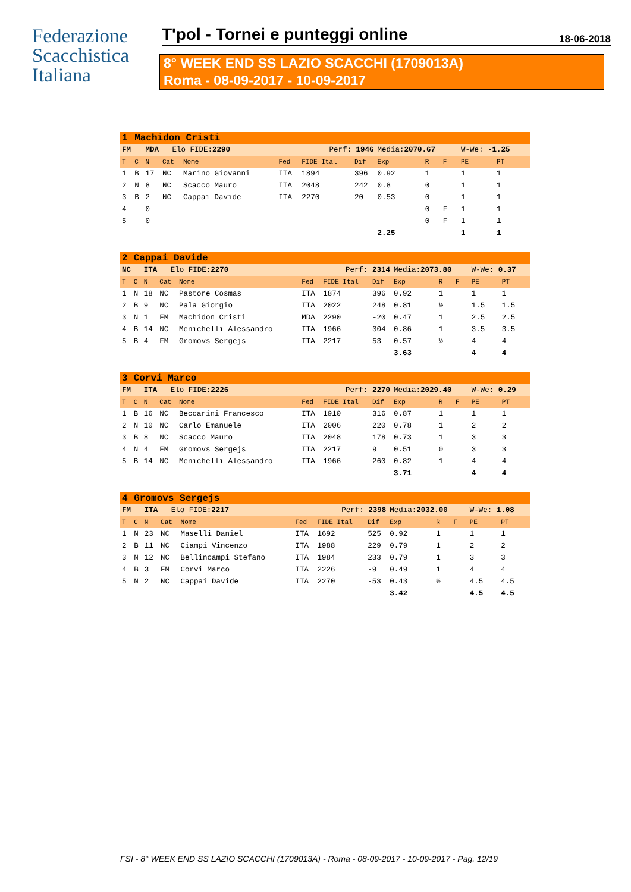Federazione
Scacchistica
Italiana
T'pol - Tornei e punteggi online
18-06-2018
8° WEEK END SS LAZIO SCACCHI (1709013A)
Roma - 08-09-2017 - 10-09-2017
| 1 | Machidon Cristi | | | | | | | | | | | |
| FM | | MDA Elo FIDE: 2290 | | | Perf: 1946 | | | Media: 2070.67 | | | W-We: -1.25 | |
| T | C | N | Cat | Nome | Fed | FIDE Ital | Dif | Exp | R | F | PE | PT |
| 1 | B | 17 | NC | Marino Giovanni | ITA | 1894 | 396 | 0.92 | 1 | | 1 | 1 |
| 2 | N | 8 | NC | Scacco Mauro | ITA | 2048 | 242 | 0.8 | 0 | | 1 | 1 |
| 3 | B | 2 | NC | Cappai Davide | ITA | 2270 | 20 | 0.53 | 0 | | 1 | 1 |
| 4 | | 0 | | | | | | | 0 | F | 1 | 1 |
| 5 | | 0 | | | | | | | 0 | F | 1 | 1 |
| | | | | | | | | 2.25 | | | 1 | 1 |
| 2 | Cappai Davide | | | | | | | | | | | |
| NC | | ITA Elo FIDE: 2270 | | | Perf: 2314 | | | Media: 2073.80 | | | W-We: 0.37 | |
| T | C | N | Cat | Nome | Fed | FIDE Ital | Dif | Exp | R | F | PE | PT |
| 1 | N | 18 | NC | Pastore Cosmas | ITA | 1874 | 396 | 0.92 | 1 | | 1 | 1 |
| 2 | B | 9 | NC | Pala Giorgio | ITA | 2022 | 248 | 0.81 | ½ | | 1.5 | 1.5 |
| 3 | N | 1 | FM | Machidon Cristi | MDA | 2290 | -20 | 0.47 | 1 | | 2.5 | 2.5 |
| 4 | B | 14 | NC | Menichelli Alessandro | ITA | 1966 | 304 | 0.86 | 1 | | 3.5 | 3.5 |
| 5 | B | 4 | FM | Gromovs Sergejs | ITA | 2217 | 53 | 0.57 | ½ | | 4 | 4 |
| | | | | | | | | 3.63 | | | 4 | 4 |
| 3 | Corvi Marco | | | | | | | | | | | |
| FM | | ITA Elo FIDE: 2226 | | | Perf: 2270 | | | Media: 2029.40 | | | W-We: 0.29 | |
| T | C | N | Cat | Nome | Fed | FIDE Ital | Dif | Exp | R | F | PE | PT |
| 1 | B | 16 | NC | Beccarini Francesco | ITA | 1910 | 316 | 0.87 | 1 | | 1 | 1 |
| 2 | N | 10 | NC | Carlo Emanuele | ITA | 2006 | 220 | 0.78 | 1 | | 2 | 2 |
| 3 | B | 8 | NC | Scacco Mauro | ITA | 2048 | 178 | 0.73 | 1 | | 3 | 3 |
| 4 | N | 4 | FM | Gromovs Sergejs | ITA | 2217 | 9 | 0.51 | 0 | | 3 | 3 |
| 5 | B | 14 | NC | Menichelli Alessandro | ITA | 1966 | 260 | 0.82 | 1 | | 4 | 4 |
| | | | | | | | | 3.71 | | | 4 | 4 |
| 4 | Gromovs Sergejs | | | | | | | | | | | |
| FM | | ITA Elo FIDE: 2217 | | | Perf: 2398 | | | Media: 2032.00 | | | W-We: 1.08 | |
| T | C | N | Cat | Nome | Fed | FIDE Ital | Dif | Exp | R | F | PE | PT |
| 1 | N | 23 | NC | Maselli Daniel | ITA | 1692 | 525 | 0.92 | 1 | | 1 | 1 |
| 2 | B | 11 | NC | Ciampi Vincenzo | ITA | 1988 | 229 | 0.79 | 1 | | 2 | 2 |
| 3 | N | 12 | NC | Bellincampi Stefano | ITA | 1984 | 233 | 0.79 | 1 | | 3 | 3 |
| 4 | B | 3 | FM | Corvi Marco | ITA | 2226 | -9 | 0.49 | 1 | | 4 | 4 |
| 5 | N | 2 | NC | Cappai Davide | ITA | 2270 | -53 | 0.43 | ½ | | 4.5 | 4.5 |
| | | | | | | | | 3.42 | | | 4.5 | 4.5 |
FSI - 8° WEEK END SS LAZIO SCACCHI (1709013A) - Roma - 08-09-2017 - 10-09-2017 - Pag. 12/19